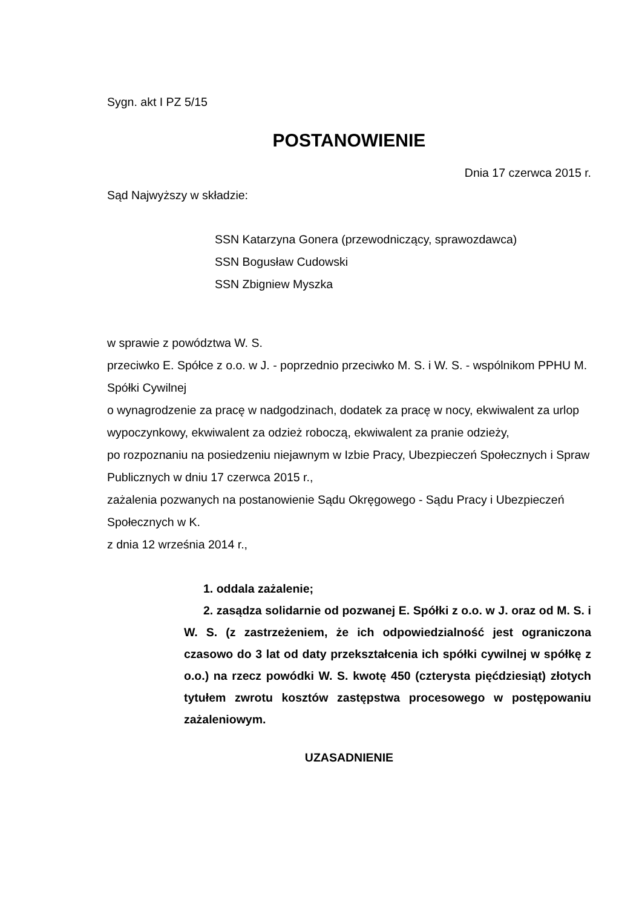Sygn. akt I PZ 5/15
POSTANOWIENIE
Dnia 17 czerwca 2015 r.
Sąd Najwyższy w składzie:
SSN Katarzyna Gonera (przewodniczący, sprawozdawca)
SSN Bogusław Cudowski
SSN Zbigniew Myszka
w sprawie z powództwa W. S.
przeciwko E. Spółce z o.o. w J. - poprzednio przeciwko M. S. i W. S. - wspólnikom PPHU M. Spółki Cywilnej
o wynagrodzenie za pracę w nadgodzinach, dodatek za pracę w nocy, ekwiwalent za urlop wypoczynkowy, ekwiwalent za odzież roboczą, ekwiwalent za pranie odzieży,
po rozpoznaniu na posiedzeniu niejawnym w Izbie Pracy, Ubezpieczeń Społecznych i Spraw Publicznych w dniu 17 czerwca 2015 r.,
zażalenia pozwanych na postanowienie Sądu Okręgowego - Sądu Pracy i Ubezpieczeń Społecznych w K.
z dnia 12 września 2014 r.,
1. oddala zażalenie;
2. zasądza solidarnie od pozwanej E. Spółki z o.o. w J. oraz od M. S. i W. S. (z zastrzeżeniem, że ich odpowiedzialność jest ograniczona czasowo do 3 lat od daty przekształcenia ich spółki cywilnej w spółkę z o.o.) na rzecz powódki W. S. kwotę 450 (czterysta pięćdziesiąt) złotych tytułem zwrotu kosztów zastępstwa procesowego w postępowaniu zażaleniowym.
UZASADNIENIE